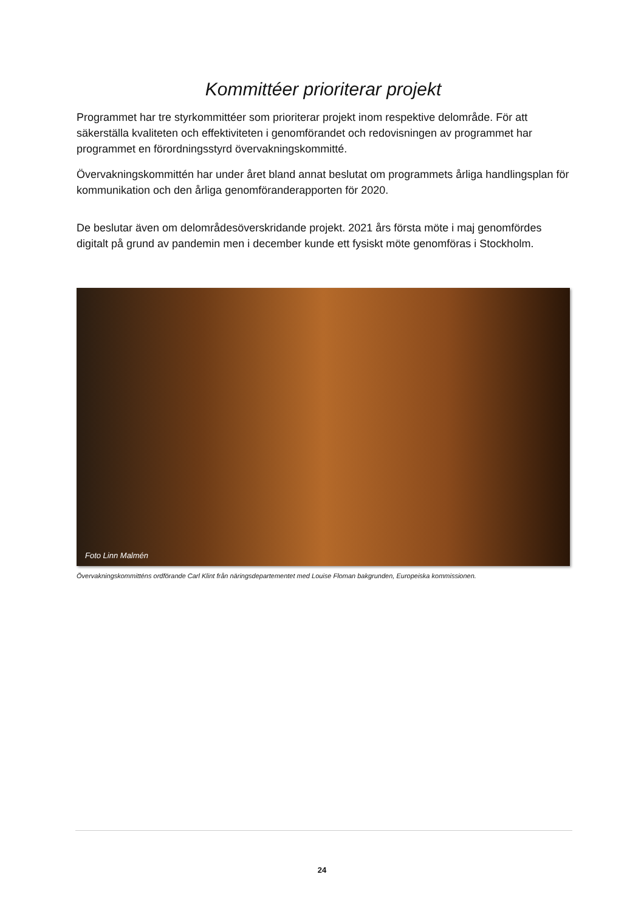Kommittéer prioriterar projekt
Programmet har tre styrkommittéer som prioriterar projekt inom respektive delområde. För att säkerställa kvaliteten och effektiviteten i genomförandet och redovisningen av programmet har programmet en förordningsstyrd övervakningskommitté.
Övervakningskommittén har under året bland annat beslutat om programmets årliga handlingsplan för kommunikation och den årliga genomföranderapporten för 2020.
De beslutar även om delområdesöverskridande projekt. 2021 års första möte i maj genomfördes digitalt på grund av pandemin men i december kunde ett fysiskt möte genomföras i Stockholm.
Foto Linn Malmén
Övervakningskommitténs ordförande Carl Klint från näringsdepartementet med Louise Floman bakgrunden, Europeiska kommissionen.
24